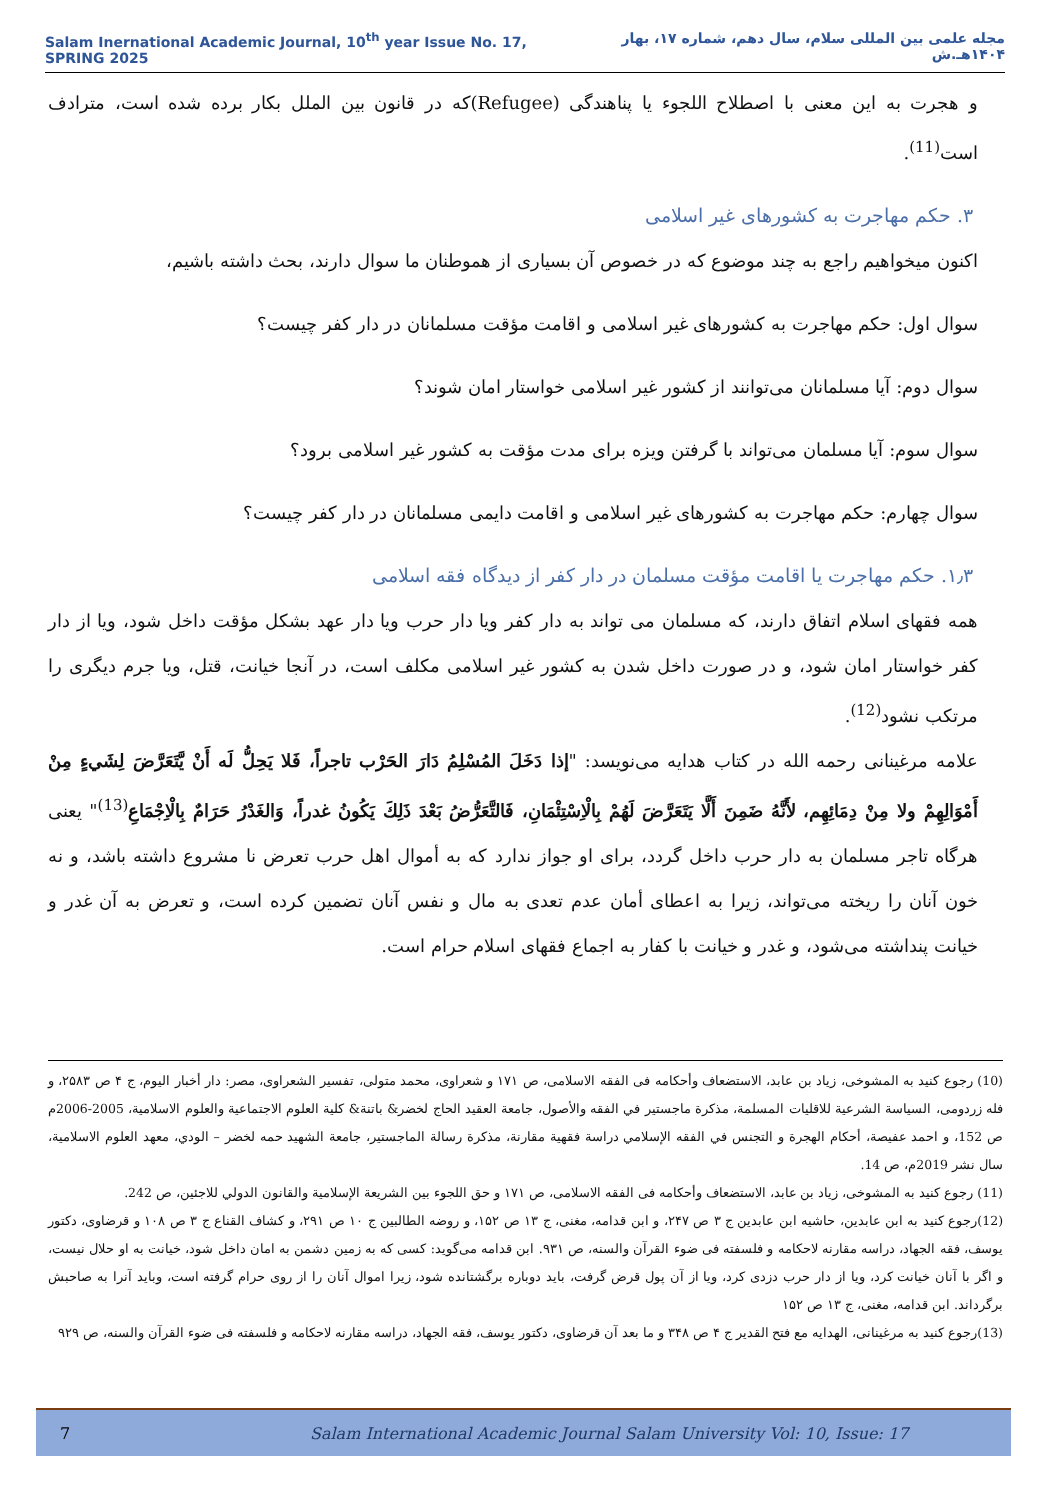Salam Inernational Academic Journal, 10<sup>th</sup> year Issue No. 17, SPRING 2025 مجله علمی بین المللی سلام، سال دهم، شماره ۱۷، بهار ۱۴۰۴هـ.ش
و هجرت به این معنی با اصطلاح اللجوء یا پناهندگی (Refugee)که در قانون بین الملل بکار برده شده است، مترادف است<sup>(11)</sup>.
۳. حکم مهاجرت به کشورهای غیر اسلامی
اکنون میخواهیم راجع به چند موضوع که در خصوص آن بسیاری از هموطنان ما سوال دارند، بحث داشته باشیم،
سوال اول: حکم مهاجرت به کشورهای غیر اسلامی و اقامت مؤقت مسلمانان در دار کفر چیست؟
سوال دوم: آیا مسلمانان می‌توانند از کشور غیر اسلامی خواستار امان شوند؟
سوال سوم: آیا مسلمان می‌تواند با گرفتن ویزه برای مدت مؤقت به کشور غیر اسلامی برود؟
سوال چهارم: حکم مهاجرت به کشورهای غیر اسلامی و اقامت دایمی مسلمانان در دار کفر چیست؟
۱٫۳. حکم مهاجرت یا اقامت مؤقت مسلمان در دار کفر از دیدگاه فقه اسلامی
همه فقهای اسلام اتفاق دارند، که مسلمان می تواند به دار کفر ویا دار حرب ویا دار عهد بشکل مؤقت داخل شود، ویا از دار کفر خواستار امان شود، و در صورت داخل شدن به کشور غیر اسلامی مکلف است، در آنجا خیانت، قتل، ویا جرم دیگری را مرتکب نشود<sup>(12)</sup>.
علامه مرغینانی رحمه الله در کتاب هدایه می‌نویسد: "إذا دَخَلَ المُسْلِمُ دَارَ الحَرْب تاجراً، فَلا يَحِلُّ لَه أَنْ يَّتَعَرَّضَ لِشَيءٍ مِنْ أَمْوَالِهِمْ ولا مِنْ دِمَائِهِم، لأَنَّهُ ضَمِنَ أَلَّا يَتَعَرَّضَ لَهُمْ بِالْاِسْتِئْمَانِ، فَالتَّعَرُّضُ بَعْدَ ذَلِكَ يَكُونُ غدراً، وَالغَدْرُ حَرَامٌ بِالْاِجْمَاعِ<sup>(13)</sup>" یعنی هرگاه تاجر مسلمان به دار حرب داخل گردد، برای او جواز ندارد که به أموال اهل حرب تعرض نا مشروع داشته باشد، و نه خون آنان را ریخته می‌تواند، زیرا به اعطای أمان عدم تعدی به مال و نفس آنان تضمین کرده است، و تعرض به آن غدر و خیانت پنداشته می‌شود، و غدر و خیانت با کفار به اجماع فقهای اسلام حرام است.
(10) رجوع کنید به المشوخی، زیاد بن عابد، الاستضعاف وأحكامه فی الفقه الاسلامی، ص ۱۷۱ و شعراوی، محمد متولی، تفسیر الشعراوی، مصر: دار أخبار اليوم، ج ۴ ص ۲۵۸۳، و فله زردومی، السياسة الشرعية للاقليات المسلمة، مذكرة ماجستير في الفقه والأصول، جامعة العقيد الحاج لخضر& باتنة& كلية العلوم الاجتماعية والعلوم الاسلامية، 2005-2006م ص 152، و احمد عفيصة، أحكام الهجرة و التجنس في الفقه الإسلامي دراسة فقهية مقارنة، مذكرة رسالة الماجستير، جامعة الشهيد حمه لخضر – الودي، معهد العلوم الاسلامية، سال نشر 2019م، ص 14.
(11) رجوع کنید به المشوخی، زیاد بن عابد، الاستضعاف وأحكامه فی الفقه الاسلامی، ص ۱۷۱ و حق اللجوء بين الشريعة الإسلامية والقانون الدولي للاجئين، ص 242.
(12)رجوع کنید به ابن عابدین، حاشیه ابن عابدین ج ۳ ص ۲۴۷، و ابن قدامه، مغنی، ج ۱۳ ص ۱۵۲، و روضه الطالبین ج ۱۰ ص ۲۹۱، و کشاف القناع ج ۳ ص ۱۰۸ و قرضاوی، دکتور یوسف، فقه الجهاد، دراسه مقارنه لاحکامه و فلسفته فی ضوء القرآن والسنه، ص ۹۳۱. ابن قدامه می‌گوید: کسی که به زمین دشمن به امان داخل شود، خیانت به او حلال نیست، و اگر با آنان خیانت کرد، ویا از دار حرب دزدی کرد، ویا از آن پول قرض گرفت، باید دوباره برگشتانده شود، زیرا اموال آنان را از روی حرام گرفته است، وباید آنرا به صاحبش برگرداند. ابن قدامه، مغنی، ج ۱۳ ص ۱۵۲
(13)رجوع کنید به مرغینانی، الهدایه مع فتح القدیر ج ۴ ص ۳۴۸ و ما بعد آن قرضاوی، دکتور یوسف، فقه الجهاد، دراسه مقارنه لاحکامه و فلسفته فی ضوء القرآن والسنه، ص ۹۲۹
7 Salam International Academic Journal Salam University Vol: 10, Issue: 17